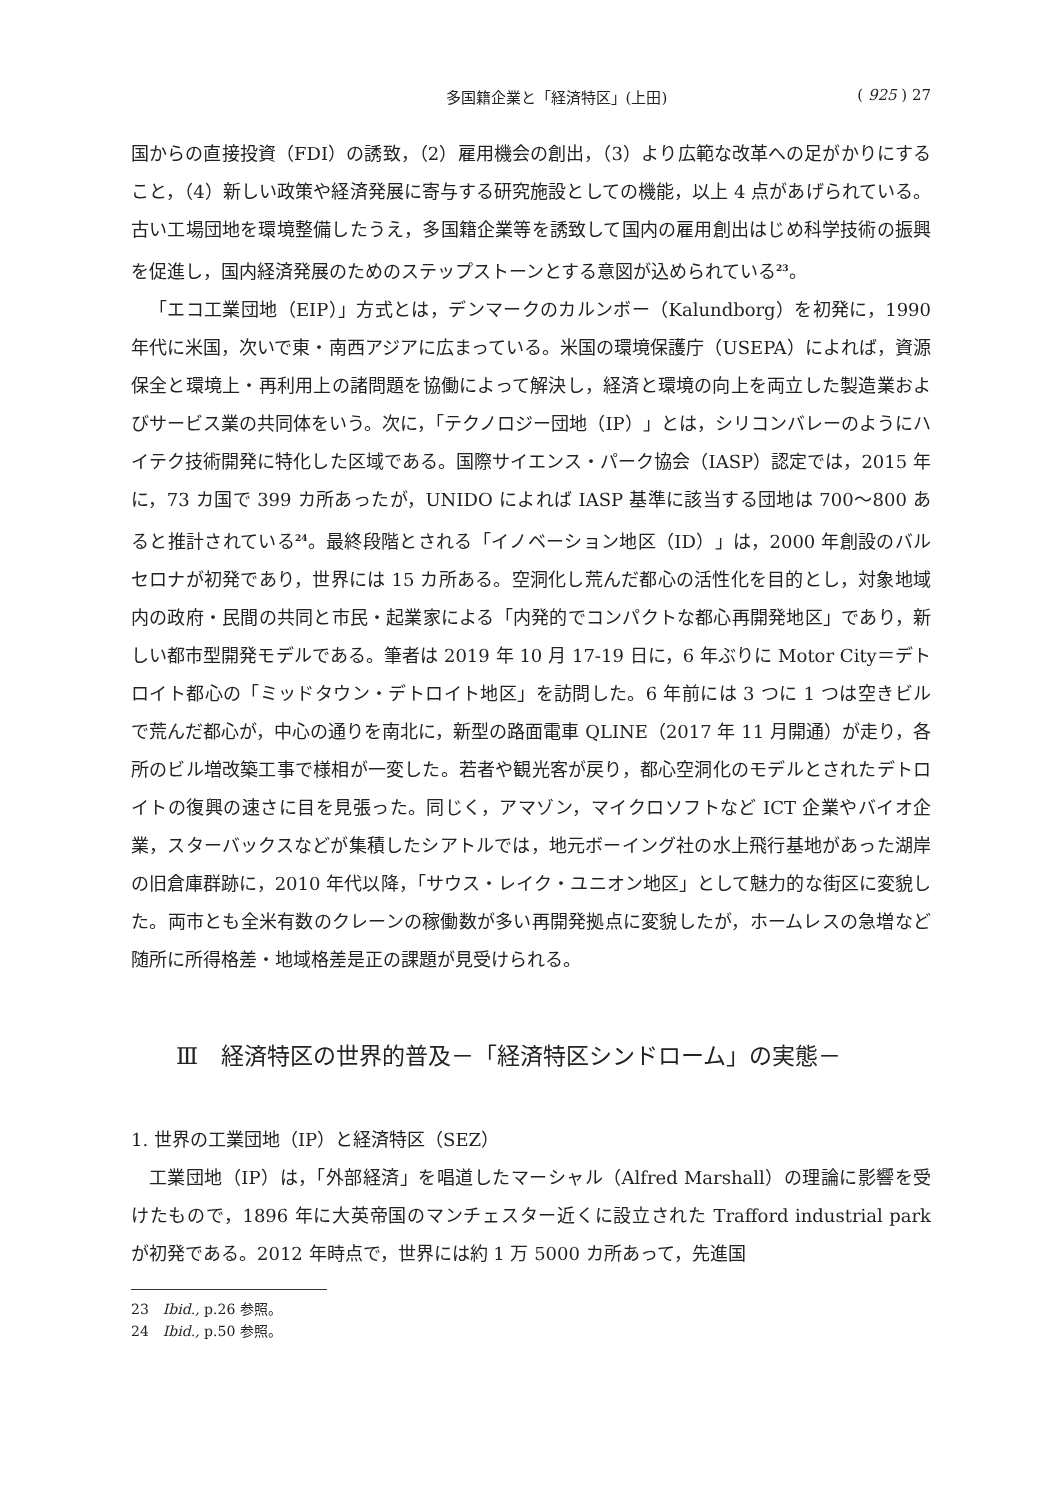多国籍企業と「経済特区」(上田) ( 925 ) 27
国からの直接投資（FDI）の誘致，（2）雇用機会の創出，（3）より広範な改革への足がかりにすること，（4）新しい政策や経済発展に寄与する研究施設としての機能，以上 4 点があげられている。古い工場団地を環境整備したうえ，多国籍企業等を誘致して国内の雇用創出はじめ科学技術の振興を促進し，国内経済発展のためのステップストーンとする意図が込められている<sup>23</sup>。
「エコ工業団地（EIP）」方式とは，デンマークのカルンボー（Kalundborg）を初発に，1990 年代に米国，次いで東・南西アジアに広まっている。米国の環境保護庁（USEPA）によれば，資源保全と環境上・再利用上の諸問題を協働によって解決し，経済と環境の向上を両立した製造業およびサービス業の共同体をいう。次に，「テクノロジー団地（IP）」とは，シリコンバレーのようにハイテク技術開発に特化した区域である。国際サイエンス・パーク協会（IASP）認定では，2015 年に，73 カ国で 399 カ所あったが，UNIDO によれば IASP 基準に該当する団地は 700〜800 あると推計されている<sup>24</sup>。最終段階とされる「イノベーション地区（ID）」は，2000 年創設のバルセロナが初発であり，世界には 15 カ所ある。空洞化し荒んだ都心の活性化を目的とし，対象地域内の政府・民間の共同と市民・起業家による「内発的でコンパクトな都心再開発地区」であり，新しい都市型開発モデルである。筆者は 2019 年 10 月 17-19 日に，6 年ぶりに Motor City＝デトロイト都心の「ミッドタウン・デトロイト地区」を訪問した。6 年前には 3 つに 1 つは空きビルで荒んだ都心が，中心の通りを南北に，新型の路面電車 QLINE（2017 年 11 月開通）が走り，各所のビル増改築工事で様相が一変した。若者や観光客が戻り，都心空洞化のモデルとされたデトロイトの復興の速さに目を見張った。同じく，アマゾン，マイクロソフトなど ICT 企業やバイオ企業，スターバックスなどが集積したシアトルでは，地元ボーイング社の水上飛行基地があった湖岸の旧倉庫群跡に，2010 年代以降，「サウス・レイク・ユニオン地区」として魅力的な街区に変貌した。両市とも全米有数のクレーンの稼働数が多い再開発拠点に変貌したが，ホームレスの急増など随所に所得格差・地域格差是正の課題が見受けられる。
Ⅲ　経済特区の世界的普及－「経済特区シンドローム」の実態－
1. 世界の工業団地（IP）と経済特区（SEZ）
工業団地（IP）は，「外部経済」を唱道したマーシャル（Alfred Marshall）の理論に影響を受けたもので，1896 年に大英帝国のマンチェスター近くに設立された Trafford industrial park が初発である。2012 年時点で，世界には約 1 万 5000 カ所あって，先進国
23　Ibid., p.26 参照。
24　Ibid., p.50 参照。